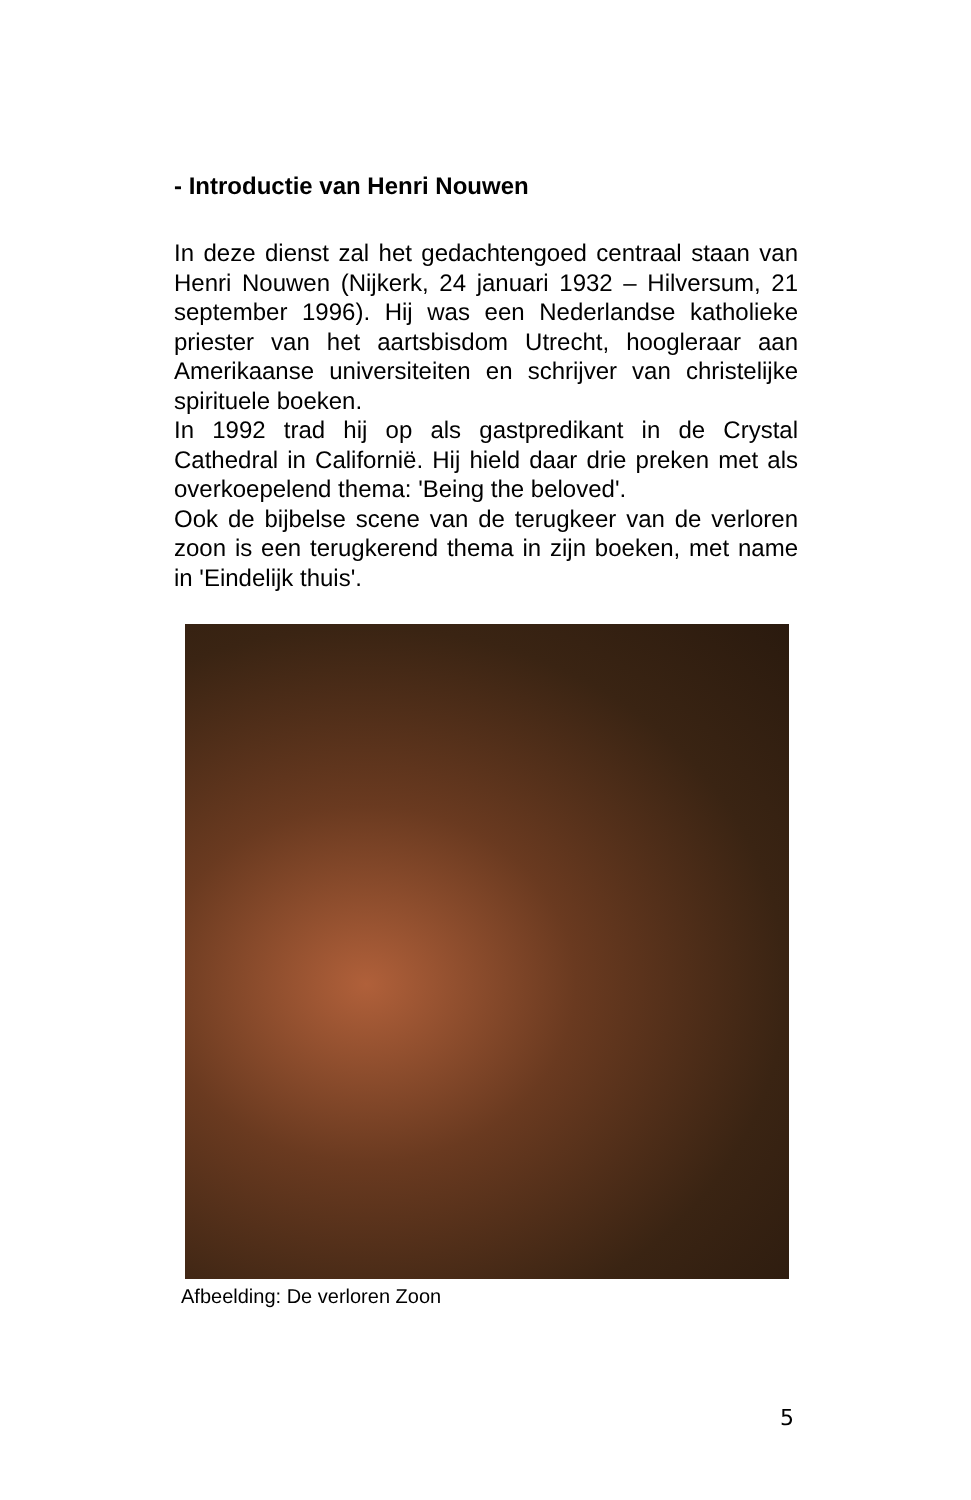- Introductie van Henri Nouwen
In deze dienst zal het gedachtengoed centraal staan van Henri Nouwen (Nijkerk, 24 januari 1932 – Hilversum, 21 september 1996). Hij was een Nederlandse katholieke priester van het aartsbisdom Utrecht, hoogleraar aan Amerikaanse universiteiten en schrijver van christelijke spirituele boeken.
In 1992 trad hij op als gastpredikant in de Crystal Cathedral in Californië. Hij hield daar drie preken met als overkoepelend thema: 'Being the beloved'.
Ook de bijbelse scene van de terugkeer van de verloren zoon is een terugkerend thema in zijn boeken, met name in 'Eindelijk thuis'.
Afbeelding: De verloren Zoon
5